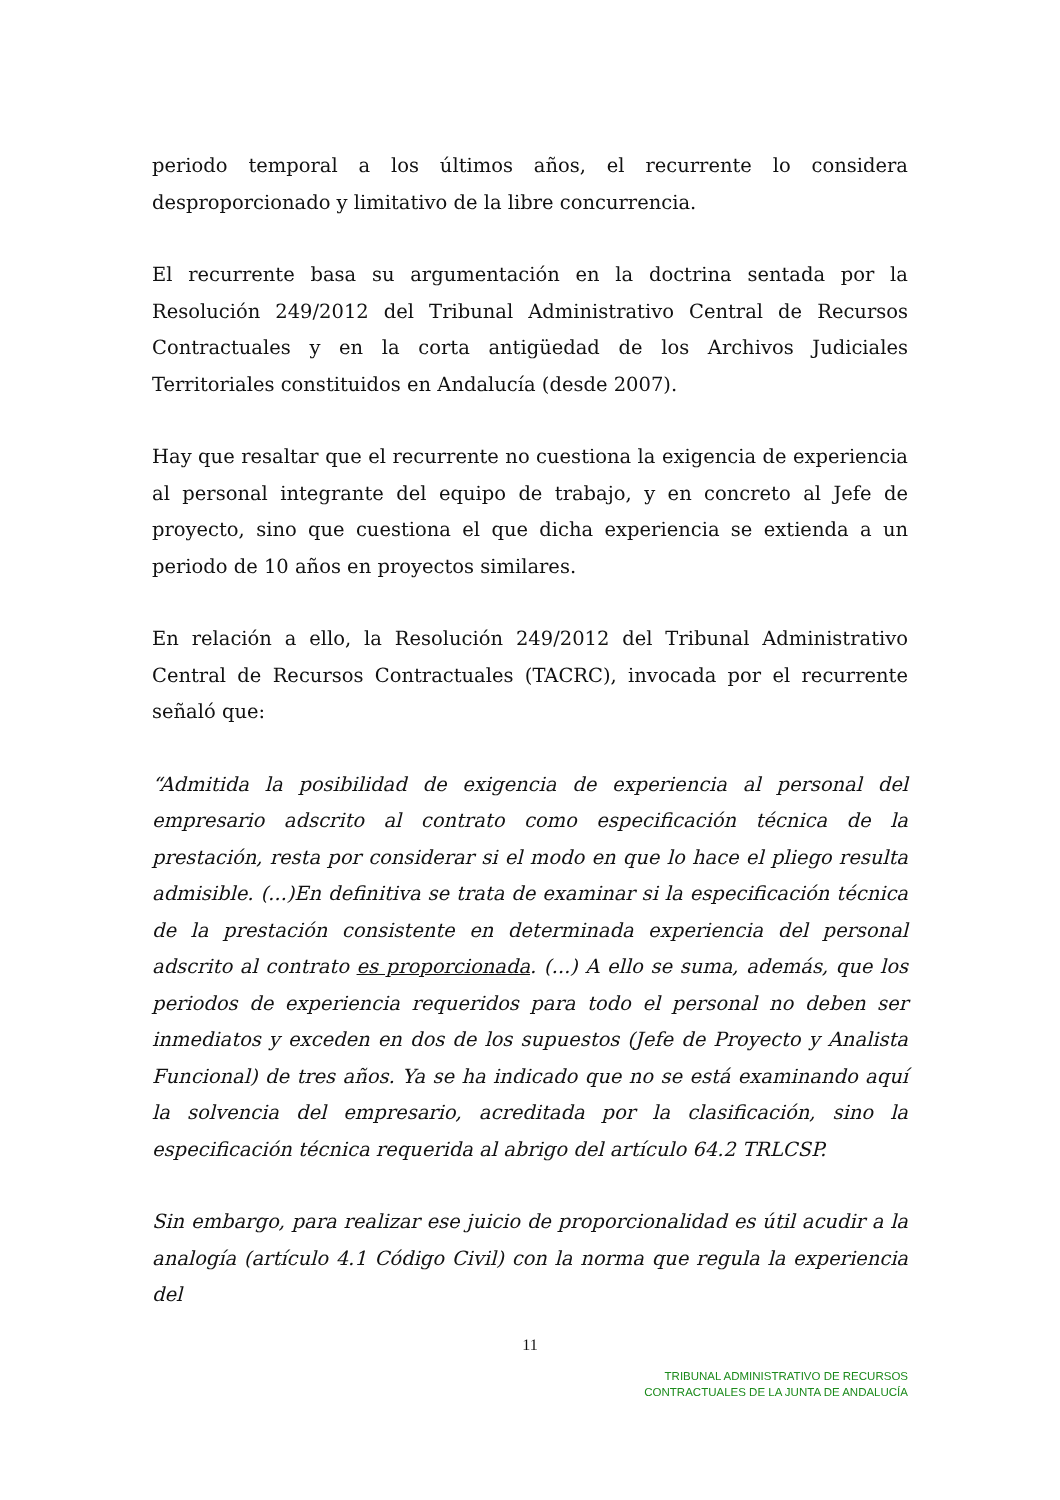periodo temporal a los últimos años, el recurrente lo considera desproporcionado y limitativo de la libre concurrencia.
El recurrente basa su argumentación en la doctrina sentada por la Resolución 249/2012 del Tribunal Administrativo Central de Recursos Contractuales y en la corta antigüedad de los Archivos Judiciales Territoriales constituidos en Andalucía (desde 2007).
Hay que resaltar que el recurrente no cuestiona la exigencia de experiencia al personal integrante del equipo de trabajo, y en concreto al Jefe de proyecto, sino que cuestiona el que dicha experiencia se extienda a un periodo de 10 años en proyectos similares.
En relación a ello, la Resolución 249/2012 del Tribunal Administrativo Central de Recursos Contractuales (TACRC), invocada por el recurrente señaló que:
“Admitida la posibilidad de exigencia de experiencia al personal del empresario adscrito al contrato como especificación técnica de la prestación, resta por considerar si el modo en que lo hace el pliego resulta admisible. (...)En definitiva se trata de examinar si la especificación técnica de la prestación consistente en determinada experiencia del personal adscrito al contrato es proporcionada. (...) A ello se suma, además, que los periodos de experiencia requeridos para todo el personal no deben ser inmediatos y exceden en dos de los supuestos (Jefe de Proyecto y Analista Funcional) de tres años. Ya se ha indicado que no se está examinando aquí la solvencia del empresario, acreditada por la clasificación, sino la especificación técnica requerida al abrigo del artículo 64.2 TRLCSP.
Sin embargo, para realizar ese juicio de proporcionalidad es útil acudir a la analogía (artículo 4.1 Código Civil) con la norma que regula la experiencia del
11
TRIBUNAL ADMINISTRATIVO DE RECURSOS
CONTRACTUALES DE LA JUNTA DE ANDALUCÍA